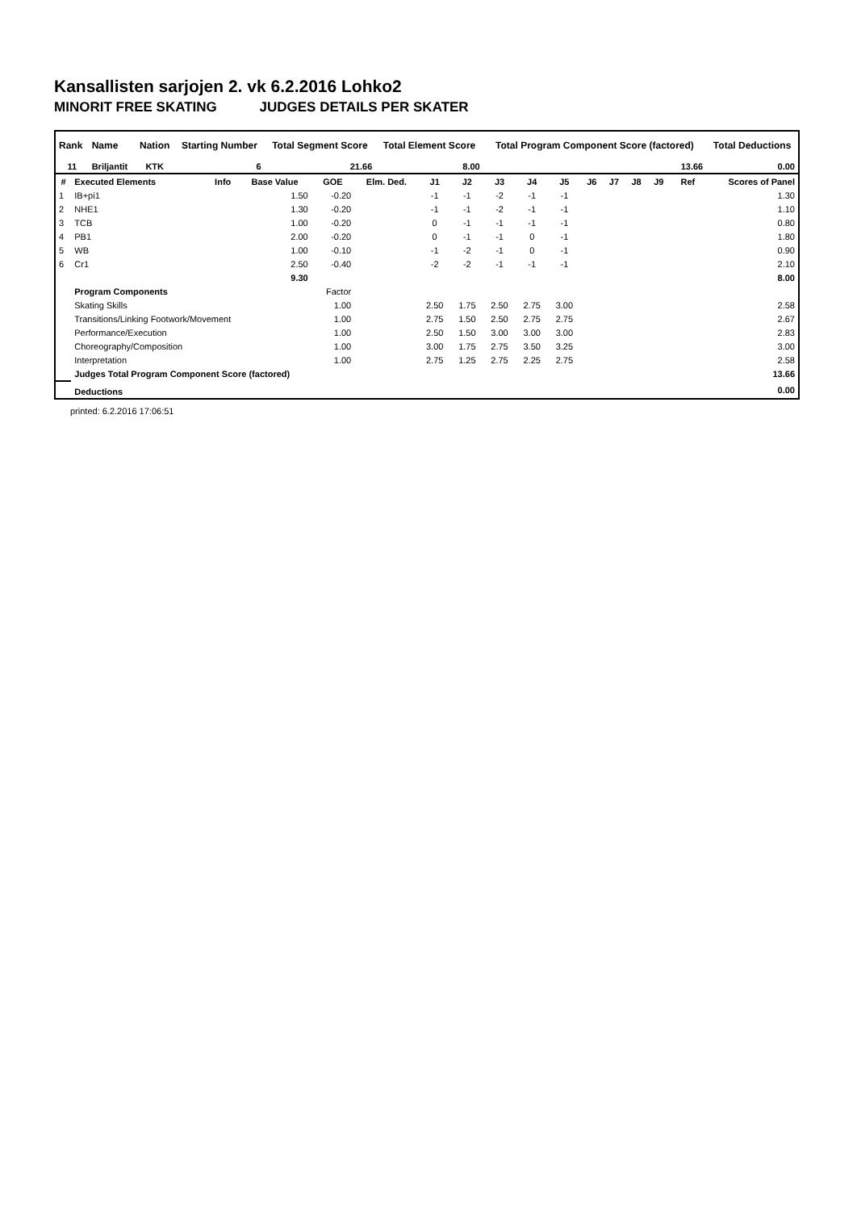Kansallisten sarjojen 2. vk 6.2.2016 Lohko2
MINORIT FREE SKATING JUDGES DETAILS PER SKATER
| Rank | Name | Nation | Starting Number | Total Segment Score | Total Element Score | Total Program Component Score (factored) | Total Deductions |
| --- | --- | --- | --- | --- | --- | --- | --- |
| 11 | Briljantit | KTK | 6 | 21.66 | 8.00 | 13.66 | 0.00 |
| # | Executed Elements | Info | Base Value | GOE | Elm. Ded. | J1 | J2 | J3 | J4 | J5 | J6 | J7 | J8 | J9 | Ref | Scores of Panel |
| --- | --- | --- | --- | --- | --- | --- | --- | --- | --- | --- | --- | --- | --- | --- | --- | --- |
| 1 | IB+pi1 | | 1.50 | -0.20 | | -1 | -1 | -2 | -1 | -1 | | | | | | 1.30 |
| 2 | NHE1 | | 1.30 | -0.20 | | -1 | -1 | -2 | -1 | -1 | | | | | | 1.10 |
| 3 | TCB | | 1.00 | -0.20 | | 0 | -1 | -1 | -1 | -1 | | | | | | 0.80 |
| 4 | PB1 | | 2.00 | -0.20 | | 0 | -1 | -1 | 0 | -1 | | | | | | 1.80 |
| 5 | WB | | 1.00 | -0.10 | | -1 | -2 | -1 | 0 | -1 | | | | | | 0.90 |
| 6 | Cr1 | | 2.50 | -0.40 | | -2 | -2 | -1 | -1 | -1 | | | | | | 2.10 |
| | | | 9.30 | | | | | | | | | | | | | 8.00 |
| | Program Components | | | Factor | | | | | | | | | | | | |
| | Skating Skills | | | 1.00 | | 2.50 | 1.75 | 2.50 | 2.75 | 3.00 | | | | | | 2.58 |
| | Transitions/Linking Footwork/Movement | | | 1.00 | | 2.75 | 1.50 | 2.50 | 2.75 | 2.75 | | | | | | 2.67 |
| | Performance/Execution | | | 1.00 | | 2.50 | 1.50 | 3.00 | 3.00 | 3.00 | | | | | | 2.83 |
| | Choreography/Composition | | | 1.00 | | 3.00 | 1.75 | 2.75 | 3.50 | 3.25 | | | | | | 3.00 |
| | Interpretation | | | 1.00 | | 2.75 | 1.25 | 2.75 | 2.25 | 2.75 | | | | | | 2.58 |
| | Judges Total Program Component Score (factored) | | | | | | | | | | | | | | | 13.66 |
| | Deductions | | | | | | | | | | | | | | | 0.00 |
printed: 6.2.2016 17:06:51